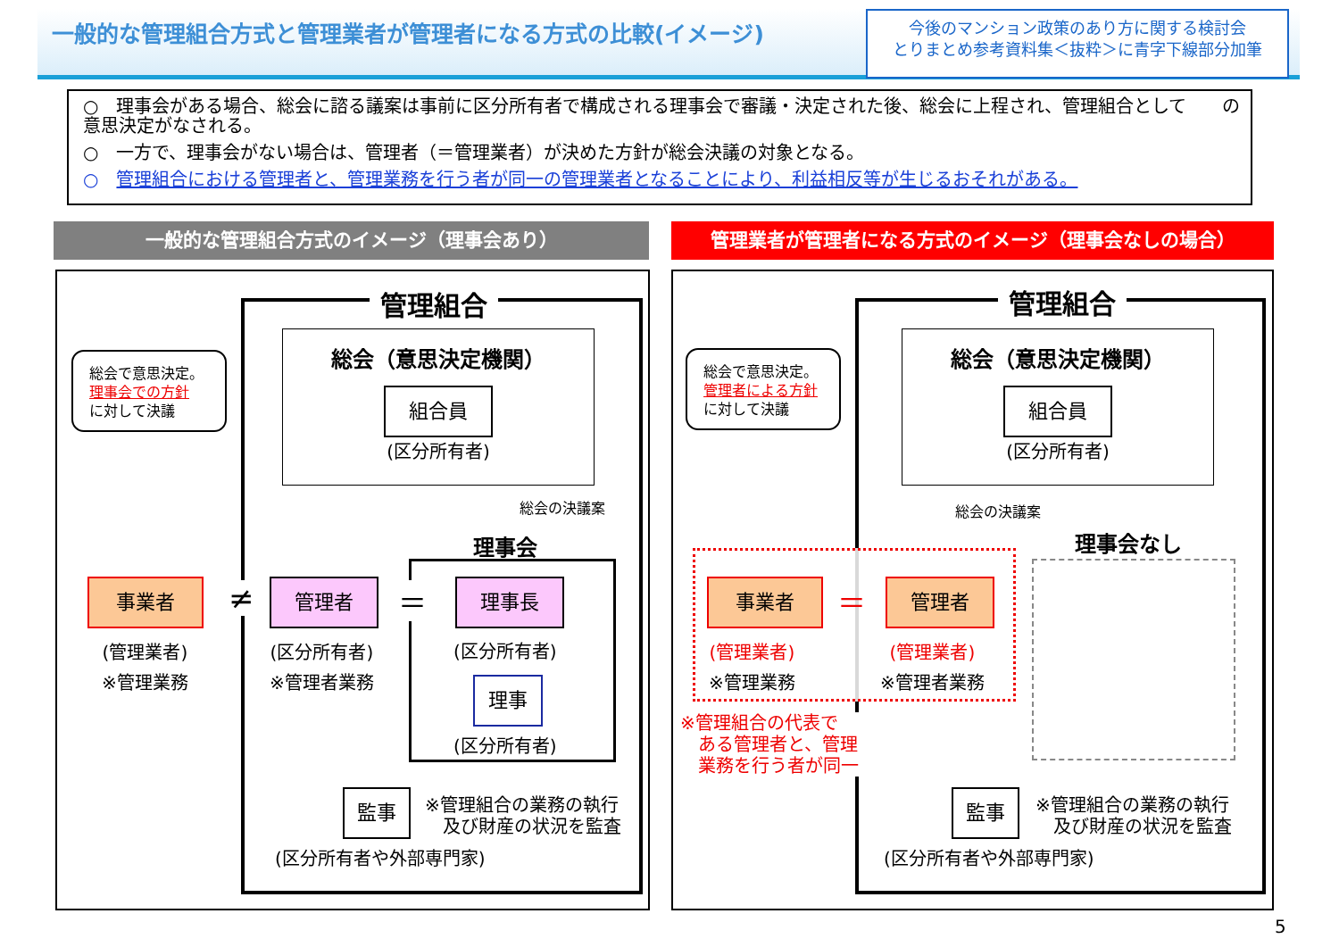一般的な管理組合方式と管理業者が管理者になる方式の比較(イメージ)
今後のマンション政策のあり方に関する検討会
とりまとめ参考資料集＜抜粋＞に青字下線部分加筆
○　理事会がある場合、総会に諮る議案は事前に区分所有者で構成される理事会で審議・決定された後、総会に上程され、管理組合として　　の意思決定がなされる。
○　一方で、理事会がない場合は、管理者（＝管理業者）が決めた方針が総会決議の対象となる。
○　管理組合における管理者と、管理業務を行う者が同一の管理業者となることにより、利益相反等が生じるおそれがある。
一般的な管理組合方式のイメージ（理事会あり） 管理業者が管理者になる方式のイメージ（理事会なしの場合）
管理組合
総会（意思決定機関）
組合員
(区分所有者)
総会で意思決定。
理事会での方針
に対して決議
総会の決議案
理事会
事業者
(管理業者)
※管理業務
≠ 管理者
(区分所有者)
※管理者業務
＝ 理事長
(区分所有者)
理事
(区分所有者)
監事
※管理組合の業務の執行
　及び財産の状況を監査
(区分所有者や外部専門家)
管理組合
総会（意思決定機関）
組合員
(区分所有者)
総会で意思決定。
管理者による方針
に対して決議
総会の決議案
理事会なし
事業者
(管理業者)
※管理業務
＝ 管理者
(管理業者)
※管理者業務
※管理組合の代表で
　ある管理者と、管理
　業務を行う者が同一
監事
※管理組合の業務の執行
　及び財産の状況を監査
(区分所有者や外部専門家)
5